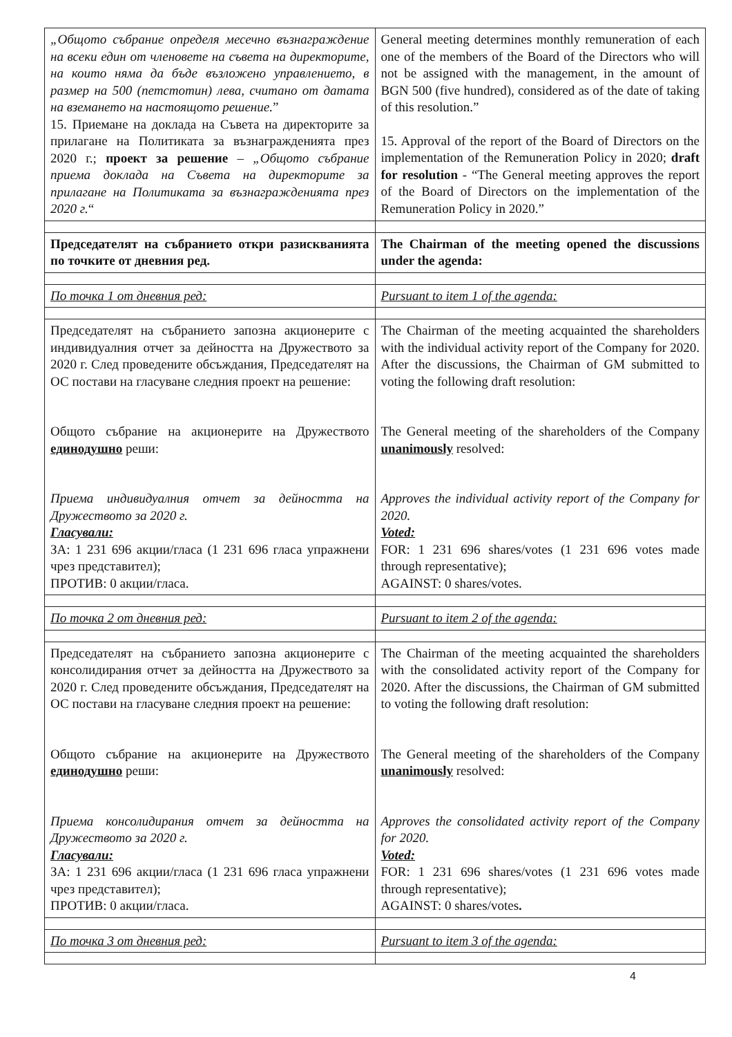| „Общото събрание определя месечно възнаграждение на всеки един от членовете на съвета на директорите, на които няма да бъде възложено управлението, в размер на 500 (петстотин) лева, считано от датата на вземането на настоящото решение. ” 15. Приемане на доклада на Съвета на директорите за прилагане на Политиката за възнагражденията през 2020 г.; проект за решение – „Общото събрание приема доклада на Съвета на директорите за прилагане на Политиката за възнагражденията през 2020 г. “ | General meeting determines monthly remuneration of each one of the members of the Board of the Directors who will not be assigned with the management, in the amount of BGN 500 (five hundred), considered as of the date of taking of this resolution.” 15. Approval of the report of the Board of Directors on the implementation of the Remuneration Policy in 2020; draft for resolution - “The General meeting approves the report of the Board of Directors on the implementation of the Remuneration Policy in 2020.” |
| Председателят на събранието откри разискванията по точките от дневния ред. | The Chairman of the meeting opened the discussions under the agenda: |
| По точка 1 от дневния ред: | Pursuant to item 1 of the agenda: |
| Председателят на събранието запозна акционерите с индивидуалния отчет за дейността на Дружеството за 2020 г. След проведените обсъждания, Председателят на ОС постави на гласуване следния проект на решение: Общото събрание на акционерите на Дружеството единодушно реши: Приема индивидуалния отчет за дейността на Дружеството за 2020 г. Гласували: ЗА: 1 231 696 акции/гласа (1 231 696 гласа упражнени чрез представител); ПРОТИВ: 0 акции/гласа. | The Chairman of the meeting acquainted the shareholders with the individual activity report of the Company for 2020. After the discussions, the Chairman of GM submitted to voting the following draft resolution: The General meeting of the shareholders of the Company unanimously resolved: Approves the individual activity report of the Company for 2020. Voted: FOR: 1 231 696 shares/votes (1 231 696 votes made through representative); AGAINST: 0 shares/votes. |
| По точка 2 от дневния ред: | Pursuant to item 2 of the agenda: |
| Председателят на събранието запозна акционерите с консолидирания отчет за дейността на Дружеството за 2020 г. След проведените обсъждания, Председателят на ОС постави на гласуване следния проект на решение: Общото събрание на акционерите на Дружеството единодушно реши: Приема консолидирания отчет за дейността на Дружеството за 2020 г. Гласували: ЗА: 1 231 696 акции/гласа (1 231 696 гласа упражнени чрез представител); ПРОТИВ: 0 акции/гласа. | The Chairman of the meeting acquainted the shareholders with the consolidated activity report of the Company for 2020. After the discussions, the Chairman of GM submitted to voting the following draft resolution: The General meeting of the shareholders of the Company unanimously resolved: Approves the consolidated activity report of the Company for 2020. Voted: FOR: 1 231 696 shares/votes (1 231 696 votes made through representative); AGAINST: 0 shares/votes . |
| По точка 3 от дневния ред: | Pursuant to item 3 of the agenda: |
4